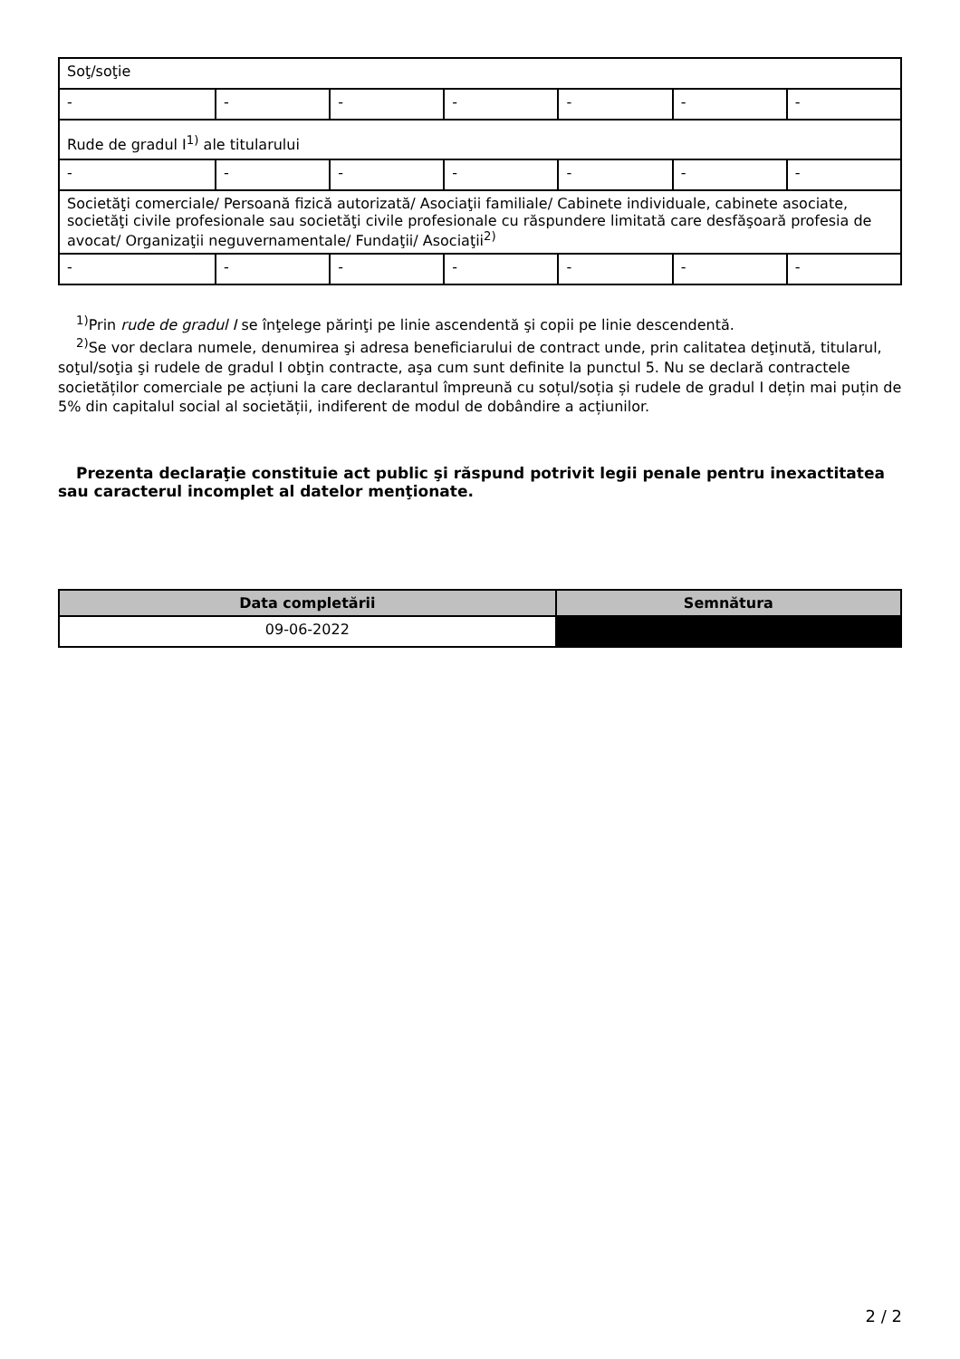| Soţ/soţie | | | | | | |
| - | - | - | - | - | - | - |
| Rude de gradul I<sup>1)</sup> ale titularului | | | | | | |
| - | - | - | - | - | - | - |
| Societăţi comerciale/ Persoană fizică autorizată/ Asociaţii familiale/ Cabinete individuale, cabinete asociate, societăţi civile profesionale sau societăţi civile profesionale cu răspundere limitată care desfăşoară profesia de avocat/ Organizaţii neguvernamentale/ Fundaţii/ Asociaţii<sup>2)</sup> | | | | | | |
| - | - | - | - | - | - | - |
<sup>1)</sup> Prin rude de gradul I se înţelege părinţi pe linie ascendentă şi copii pe linie descendentă.
<sup>2)</sup> Se vor declara numele, denumirea şi adresa beneficiarului de contract unde, prin calitatea deţinută, titularul, soţul/soţia şi rudele de gradul I obţin contracte, aşa cum sunt definite la punctul 5. Nu se declară contractele societăților comerciale pe acțiuni la care declarantul împreună cu soțul/soția și rudele de gradul I dețin mai puțin de 5% din capitalul social al societății, indiferent de modul de dobândire a acțiunilor.
Prezenta declaraţie constituie act public şi răspund potrivit legii penale pentru inexactitatea sau caracterul incomplet al datelor menţionate.
| Data completării | Semnătura |
| --- | --- |
| 09-06-2022 | |
2 / 2